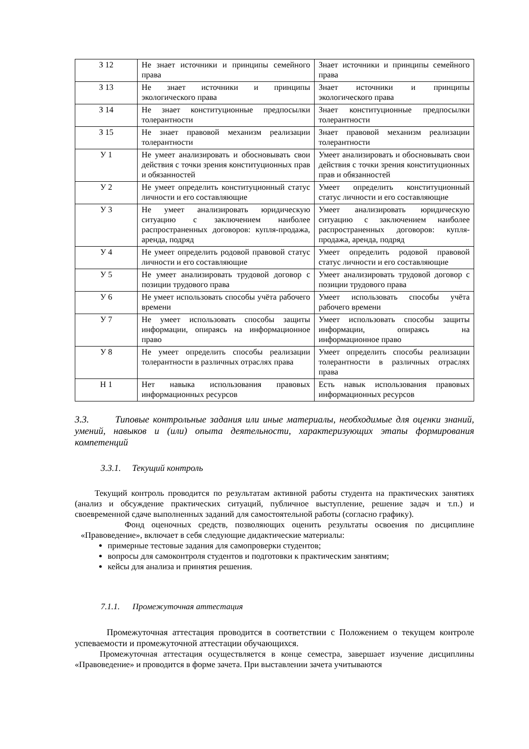| З 12 | Не знает источники и принципы семейного права | Знает источники и принципы семейного права |
| З 13 | Не знает источники и принципы экологического права | Знает источники и принципы экологического права |
| З 14 | Не знает конституционные предпосылки толерантности | Знает конституционные предпосылки толерантности |
| З 15 | Не знает правовой механизм реализации толерантности | Знает правовой механизм реализации толерантности |
| У 1 | Не умеет анализировать и обосновывать свои действия с точки зрения конституционных прав и обязанностей | Умеет анализировать и обосновывать свои действия с точки зрения конституционных прав и обязанностей |
| У 2 | Не умеет определить конституционный статус личности и его составляющие | Умеет определить конституционный статус личности и его составляющие |
| У 3 | Не умеет анализировать юридическую ситуацию с заключением наиболее распространенных договоров: купля-продажа, аренда, подряд | Умеет анализировать юридическую ситуацию с заключением наиболее распространенных договоров: купля-продажа, аренда, подряд |
| У 4 | Не умеет определить родовой правовой статус личности и его составляющие | Умеет определить родовой правовой статус личности и его составляющие |
| У 5 | Не умеет анализировать трудовой договор с позиции трудового права | Умеет анализировать трудовой договор с позиции трудового права |
| У 6 | Не умеет использовать способы учёта рабочего времени | Умеет использовать способы учёта рабочего времени |
| У 7 | Не умеет использовать способы защиты информации, опираясь на информационное право | Умеет использовать способы защиты информации, опираясь на информационное право |
| У 8 | Не умеет определить способы реализации толерантности в различных отраслях права | Умеет определить способы реализации толерантности в различных отраслях права |
| Н 1 | Нет навыка использования правовых информационных ресурсов | Есть навык использования правовых информационных ресурсов |
3.3. Типовые контрольные задания или иные материалы, необходимые для оценки знаний, умений, навыков и (или) опыта деятельности, характеризующих этапы формирования компетенций
3.3.1. Текущий контроль
Текущий контроль проводится по результатам активной работы студента на практических занятиях (анализ и обсуждение практических ситуаций, публичное выступление, решение задач и т.п.) и своевременной сдаче выполненных заданий для самостоятельной работы (согласно графику).
Фонд оценочных средств, позволяющих оценить результаты освоения по дисциплине «Правоведение», включает в себя следующие дидактические материалы:
примерные тестовые задания для самопроверки студентов;
вопросы для самоконтроля студентов и подготовки к практическим занятиям;
кейсы для анализа и принятия решения.
7.1.1. Промежуточная аттестация
Промежуточная аттестация проводится в соответствии с Положением о текущем контроле успеваемости и промежуточной аттестации обучающихся.
Промежуточная аттестация осуществляется в конце семестра, завершает изучение дисциплины «Правоведение» и проводится в форме зачета. При выставлении зачета учитываются